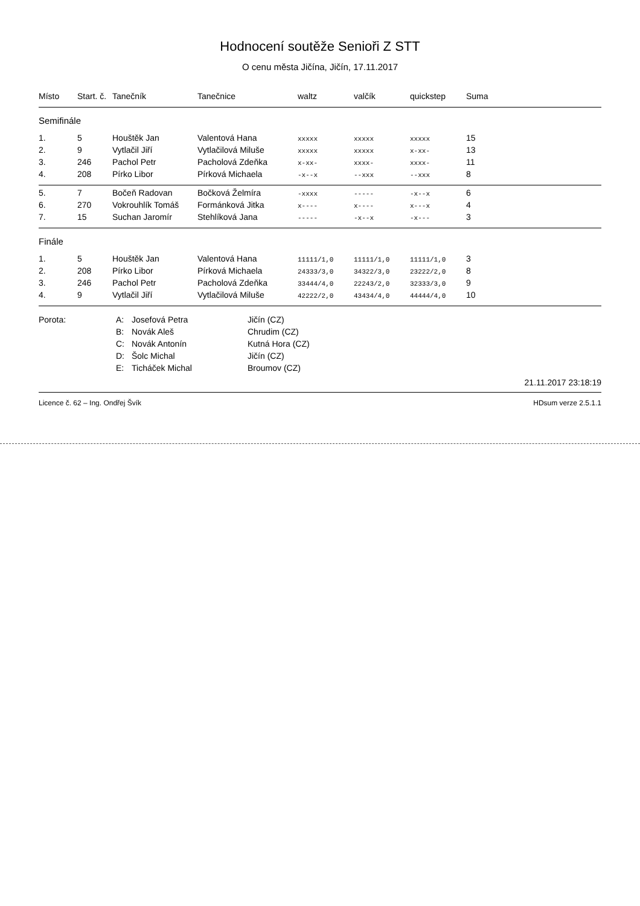Hodnocení soutěže Senioři Z STT
O cenu města Jičína, Jičín, 17.11.2017
| Místo | Start. č. | Tanečník | Tanečnice | waltz | valčík | quickstep | Suma |
| --- | --- | --- | --- | --- | --- | --- | --- |
| Semifinále | | | | | | | |
| 1. | 5 | Houštěk Jan | Valentová Hana | xxxxx | xxxxx | xxxxx | 15 |
| 2. | 9 | Vytlačil Jiří | Vytlačilová Miluše | xxxxx | xxxxx | x-xx- | 13 |
| 3. | 246 | Pachol Petr | Pacholová Zdeňka | x-xx- | xxxx- | xxxx- | 11 |
| 4. | 208 | Pírko Libor | Pírková Michaela | -x--x | --xxx | --xxx | 8 |
| 5. | 7 | Bočeň Radovan | Bočková Želmíra | -xxxx | ----- | -x--x | 6 |
| 6. | 270 | Vokrouhlík Tomáš | Formánková Jitka | x---- | x---- | x---x | 4 |
| 7. | 15 | Suchan Jaromír | Stehlíková Jana | ----- | -x--x | -x--- | 3 |
| Finále | | | | | | | |
| 1. | 5 | Houštěk Jan | Valentová Hana | 11111/1,0 | 11111/1,0 | 11111/1,0 | 3 |
| 2. | 208 | Pírko Libor | Pírková Michaela | 24333/3,0 | 34322/3,0 | 23222/2,0 | 8 |
| 3. | 246 | Pachol Petr | Pacholová Zdeňka | 33444/4,0 | 22243/2,0 | 32333/3,0 | 9 |
| 4. | 9 | Vytlačil Jiří | Vytlačilová Miluše | 42222/2,0 | 43434/4,0 | 44444/4,0 | 10 |
Porota:
A:
Josefová Petra
Jičín (CZ)
B:
Novák Aleš
Chrudim (CZ)
C:
Novák Antonín
Kutná Hora (CZ)
D:
Šolc Michal
Jičín (CZ)
E:
Ticháček Michal
Broumov (CZ)
21.11.2017 23:18:19
Licence č. 62 – Ing. Ondřej Švík HDsum verze 2.5.1.1